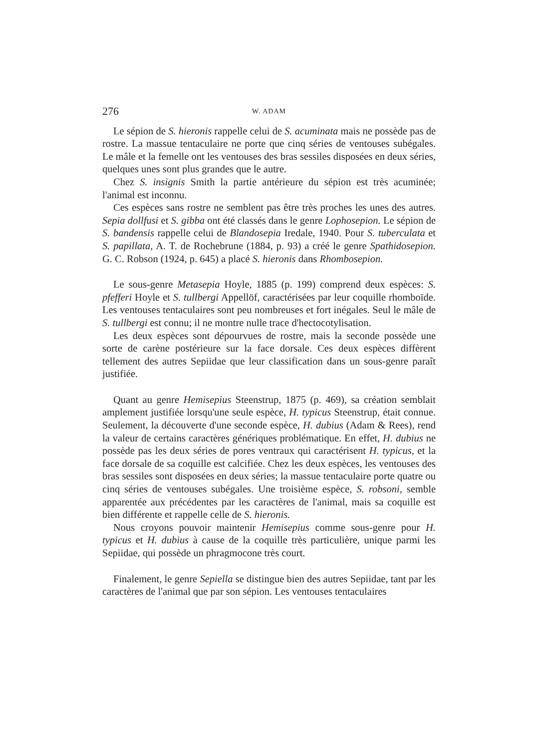276 W. ADAM
Le sépion de S. hieronis rappelle celui de S. acuminata mais ne possède pas de rostre. La massue tentaculaire ne porte que cinq séries de ventouses subégales. Le mâle et la femelle ont les ventouses des bras sessiles disposées en deux séries, quelques unes sont plus grandes que le autre.
Chez S. insignis Smith la partie antérieure du sépion est très acuminée; l'animal est inconnu.
Ces espèces sans rostre ne semblent pas être très proches les unes des autres. Sepia dollfusi et S. gibba ont été classés dans le genre Lophosepion. Le sépion de S. bandensis rappelle celui de Blandosepia Iredale, 1940. Pour S. tuberculata et S. papillata, A. T. de Rochebrune (1884, p. 93) a créé le genre Spathidosepion. G. C. Robson (1924, p. 645) a placé S. hieronis dans Rhombosepion.
Le sous-genre Metasepia Hoyle, 1885 (p. 199) comprend deux espèces: S. pfefferi Hoyle et S. tullbergi Appellöf, caractérisées par leur coquille rhomboïde. Les ventouses tentaculaires sont peu nombreuses et fort inégales. Seul le mâle de S. tullbergi est connu; il ne montre nulle trace d'hectocotylisation.
Les deux espèces sont dépourvues de rostre, mais la seconde possède une sorte de carène postérieure sur la face dorsale. Ces deux espèces diffèrent tellement des autres Sepiidae que leur classification dans un sous-genre paraît justifiée.
Quant au genre Hemisepius Steenstrup, 1875 (p. 469), sa création semblait amplement justifiée lorsqu'une seule espèce, H. typicus Steenstrup, était connue. Seulement, la découverte d'une seconde espèce, H. dubius (Adam & Rees), rend la valeur de certains caractères génériques problématique. En effet, H. dubius ne possède pas les deux séries de pores ventraux qui caractérisent H. typicus, et la face dorsale de sa coquille est calcifiée. Chez les deux espèces, les ventouses des bras sessiles sont disposées en deux séries; la massue tentaculaire porte quatre ou cinq séries de ventouses subégales. Une troisième espèce, S. robsoni, semble apparentée aux précédentes par les caractères de l'animal, mais sa coquille est bien différente et rappelle celle de S. hieronis.
Nous croyons pouvoir maintenir Hemisepius comme sous-genre pour H. typicus et H. dubius à cause de la coquille très particulière, unique parmi les Sepiidae, qui possède un phragmocone très court.
Finalement, le genre Sepiella se distingue bien des autres Sepiidae, tant par les caractères de l'animal que par son sépion. Les ventouses tentaculaires